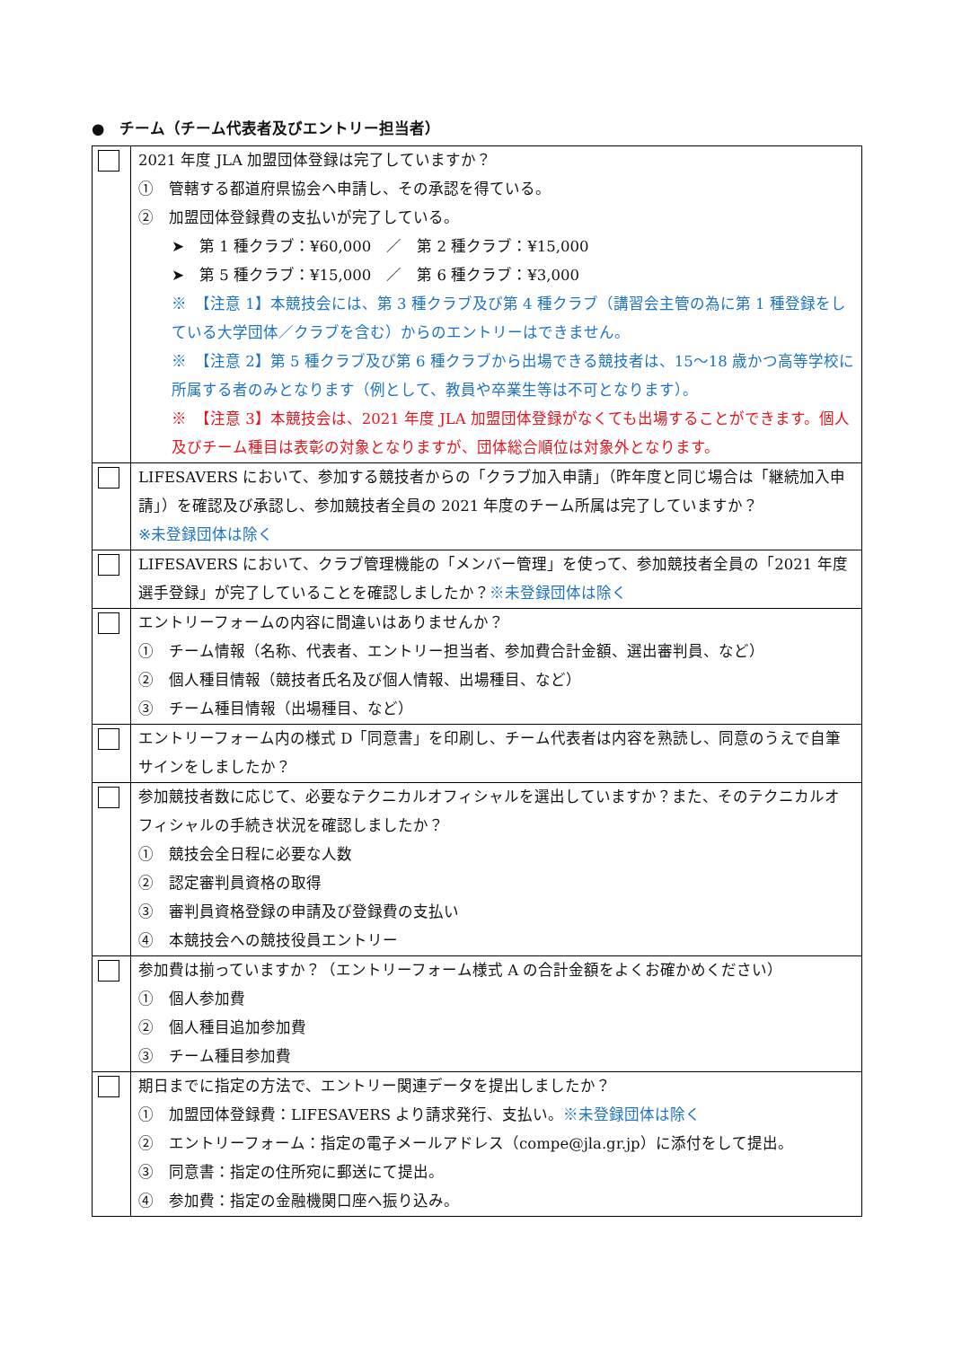●　チーム（チーム代表者及びエントリー担当者）
| | 2021 年度 JLA 加盟団体登録は完了していますか？ ① 管轄する都道府県協会へ申請し、その承認を得ている。 ② 加盟団体登録費の支払いが完了している。 ➤ 第 1 種クラブ：¥60,000 ／ 第 2 種クラブ：¥15,000 ➤ 第 5 種クラブ：¥15,000 ／ 第 6 種クラブ：¥3,000 ※ 【注意 1】本競技会には、第 3 種クラブ及び第 4 種クラブ（講習会主管の為に第 1 種登録をしている大学団体／クラブを含む）からのエントリーはできません。 ※ 【注意 2】第 5 種クラブ及び第 6 種クラブから出場できる競技者は、15～18 歳かつ高等学校に所属する者のみとなります（例として、教員や卒業生等は不可となります）。 ※ 【注意 3】本競技会は、2021 年度 JLA 加盟団体登録がなくても出場することができます。個人及びチーム種目は表彰の対象となりますが、団体総合順位は対象外となります。 |
| | LIFESAVERS において、参加する競技者からの「クラブ加入申請」（昨年度と同じ場合は「継続加入申請」）を確認及び承認し、参加競技者全員の 2021 年度のチーム所属は完了していますか？ ※未登録団体は除く |
| | LIFESAVERS において、クラブ管理機能の「メンバー管理」を使って、参加競技者全員の「2021 年度選手登録」が完了していることを確認しましたか？ ※未登録団体は除く |
| | エントリーフォームの内容に間違いはありませんか？ ① チーム情報（名称、代表者、エントリー担当者、参加費合計金額、選出審判員、など） ② 個人種目情報（競技者氏名及び個人情報、出場種目、など） ③ チーム種目情報（出場種目、など） |
| | エントリーフォーム内の様式 D「同意書」を印刷し、チーム代表者は内容を熟読し、同意のうえで自筆サインをしましたか？ |
| | 参加競技者数に応じて、必要なテクニカルオフィシャルを選出していますか？また、そのテクニカルオフィシャルの手続き状況を確認しましたか？ ① 競技会全日程に必要な人数 ② 認定審判員資格の取得 ③ 審判員資格登録の申請及び登録費の支払い ④ 本競技会への競技役員エントリー |
| | 参加費は揃っていますか？（エントリーフォーム様式 A の合計金額をよくお確かめください） ① 個人参加費 ② 個人種目追加参加費 ③ チーム種目参加費 |
| | 期日までに指定の方法で、エントリー関連データを提出しましたか？ ① 加盟団体登録費：LIFESAVERS より請求発行、支払い。 ※未登録団体は除く ② エントリーフォーム：指定の電子メールアドレス（compe@jla.gr.jp）に添付をして提出。 ③ 同意書：指定の住所宛に郵送にて提出。 ④ 参加費：指定の金融機関口座へ振り込み。 |